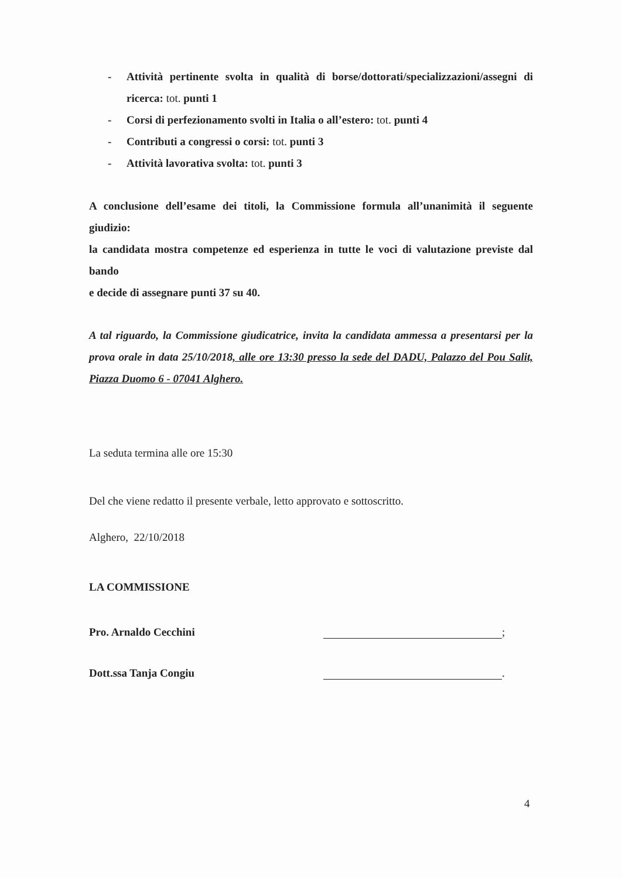- Attività pertinente svolta in qualità di borse/dottorati/specializzazioni/assegni di ricerca: tot. punti 1
- Corsi di perfezionamento svolti in Italia o all’estero: tot. punti 4
- Contributi a congressi o corsi: tot. punti 3
- Attività lavorativa svolta: tot. punti 3
A conclusione dell’esame dei titoli, la Commissione formula all’unanimità il seguente giudizio:
la candidata mostra competenze ed esperienza in tutte le voci di valutazione previste dal bando
e decide di assegnare punti 37 su 40.
A tal riguardo, la Commissione giudicatrice, invita la candidata ammessa a presentarsi per la prova orale in data 25/10/2018, alle ore 13:30 presso la sede del DADU, Palazzo del Pou Salit, Piazza Duomo 6 - 07041 Alghero.
La seduta termina alle ore 15:30
Del che viene redatto il presente verbale, letto approvato e sottoscritto.
Alghero, 22/10/2018
LA COMMISSIONE
Pro. Arnaldo Cecchini ;
Dott.ssa Tanja Congiu .
4